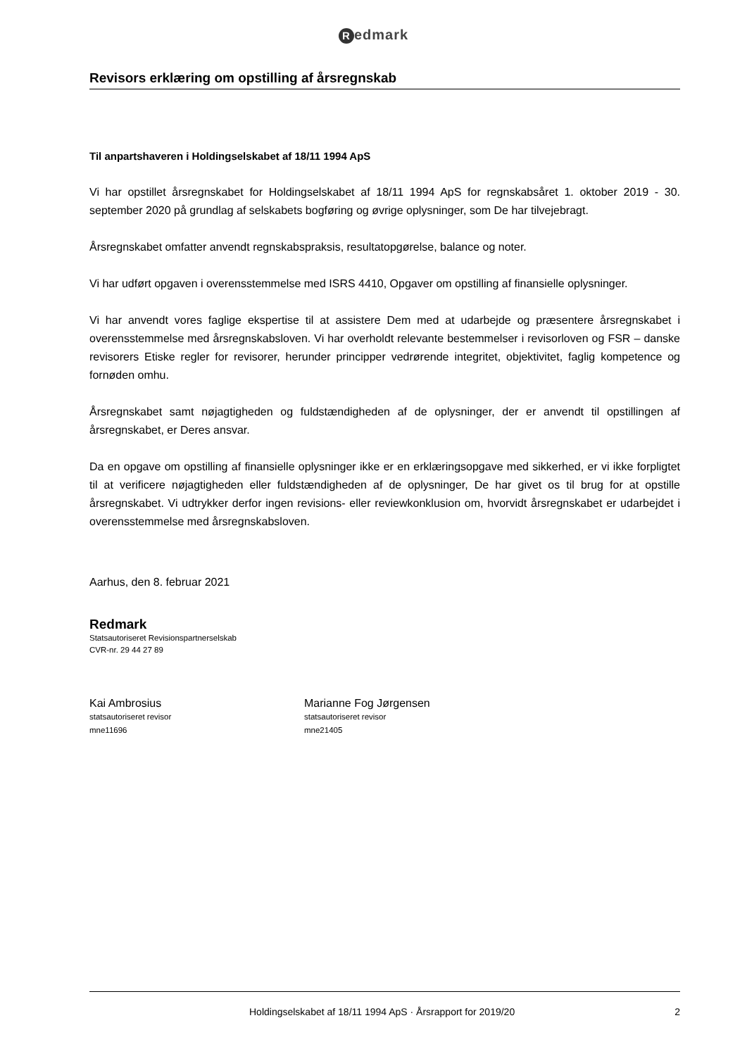Redmark
Revisors erklæring om opstilling af årsregnskab
Til anpartshaveren i Holdingselskabet af 18/11 1994 ApS
Vi har opstillet årsregnskabet for Holdingselskabet af 18/11 1994 ApS for regnskabsåret 1. oktober 2019 - 30. september 2020 på grundlag af selskabets bogføring og øvrige oplysninger, som De har tilvejebragt.
Årsregnskabet omfatter anvendt regnskabspraksis, resultatopgørelse, balance og noter.
Vi har udført opgaven i overensstemmelse med ISRS 4410, Opgaver om opstilling af finansielle oplysninger.
Vi har anvendt vores faglige ekspertise til at assistere Dem med at udarbejde og præsentere årsregnskabet i overensstemmelse med årsregnskabsloven. Vi har overholdt relevante bestemmelser i revisorloven og FSR – danske revisorers Etiske regler for revisorer, herunder principper vedrørende integritet, objektivitet, faglig kompetence og fornøden omhu.
Årsregnskabet samt nøjagtigheden og fuldstændigheden af de oplysninger, der er anvendt til opstillingen af årsregnskabet, er Deres ansvar.
Da en opgave om opstilling af finansielle oplysninger ikke er en erklæringsopgave med sikkerhed, er vi ikke forpligtet til at verificere nøjagtigheden eller fuldstændigheden af de oplysninger, De har givet os til brug for at opstille årsregnskabet. Vi udtrykker derfor ingen revisions- eller reviewkonklusion om, hvorvidt årsregnskabet er udarbejdet i overensstemmelse med årsregnskabsloven.
Aarhus, den 8. februar 2021
Redmark
Statsautoriseret Revisionspartnerselskab
CVR-nr. 29 44 27 89
Kai Ambrosius
statsautoriseret revisor
mne11696
Marianne Fog Jørgensen
statsautoriseret revisor
mne21405
Holdingselskabet af 18/11 1994 ApS · Årsrapport for 2019/20 2